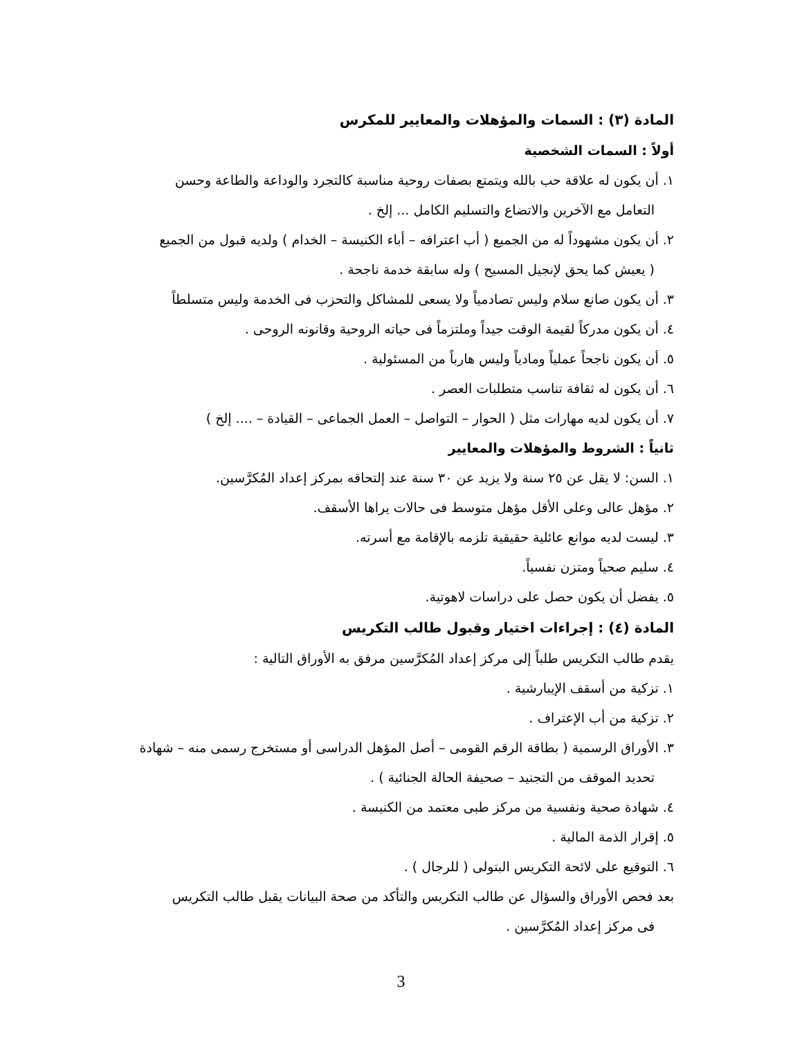المادة (٣) : السمات والمؤهلات والمعايير للمكرس
أولاً : السمات الشخصية
١. أن يكون له علاقة حب بالله ويتمتع بصفات روحية مناسبة كالتجرد والوداعة والطاعة وحسن
التعامل مع الآخرين والاتضاع والتسليم الكامل ... إلخ .
٢. أن يكون مشهوداً له من الجميع ( أب اعترافه – أباء الكنيسة – الخدام ) ولديه قبول من الجميع
( يعيش كما يحق لإنجيل المسيح ) وله سابقة خدمة ناجحة .
٣. أن يكون صانع سلام وليس تصادمياً ولا يسعى للمشاكل والتحزب فى الخدمة وليس متسلطاً
٤. أن يكون مدركاً لقيمة الوقت جيداً وملتزماً فى حياته الروحية وقانونه الروحى .
٥. أن يكون ناجحاً عملياً ومادياً وليس هارباً من المسئولية .
٦. أن يكون له ثقافة تناسب متطلبات العصر .
٧. أن يكون لديه مهارات مثل ( الحوار – التواصل – العمل الجماعى – القيادة – .... إلخ )
ثانياً : الشروط والمؤهلات والمعايير
١. السن: لا يقل عن ٢٥ سنة ولا يزيد عن ٣٠ سنة عند إلتحاقه بمركز إعداد المُكرَّسين.
٢. مؤهل عالى وعلى الأقل مؤهل متوسط فى حالات يراها الأسقف.
٣. ليست لديه موانع عائلية حقيقية تلزمه بالإقامة مع أسرته.
٤. سليم صحياً ومتزن نفسياً.
٥. يفضل أن يكون حصل على دراسات لاهوتية.
المادة (٤) : إجراءات اختيار وقبول طالب التكريس
يقدم طالب التكريس طلباً إلى مركز إعداد المُكرَّسين مرفق به الأوراق التالية :
١. تزكية من أسقف الإيبارشية .
٢. تزكية من أب الإعتراف .
٣. الأوراق الرسمية ( بطاقة الرقم القومى – أصل المؤهل الدراسى أو مستخرج رسمى منه – شهادة
تحديد الموقف من التجنيد – صحيفة الحالة الجنائية ) .
٤. شهادة صحية ونفسية من مركز طبى معتمد من الكنيسة .
٥. إقرار الذمة المالية .
٦. التوقيع على لائحة التكريس البتولى ( للرجال ) .
بعد فحص الأوراق والسؤال عن طالب التكريس والتأكد من صحة البيانات يقبل طالب التكريس
فى مركز إعداد المُكرَّسين .
3